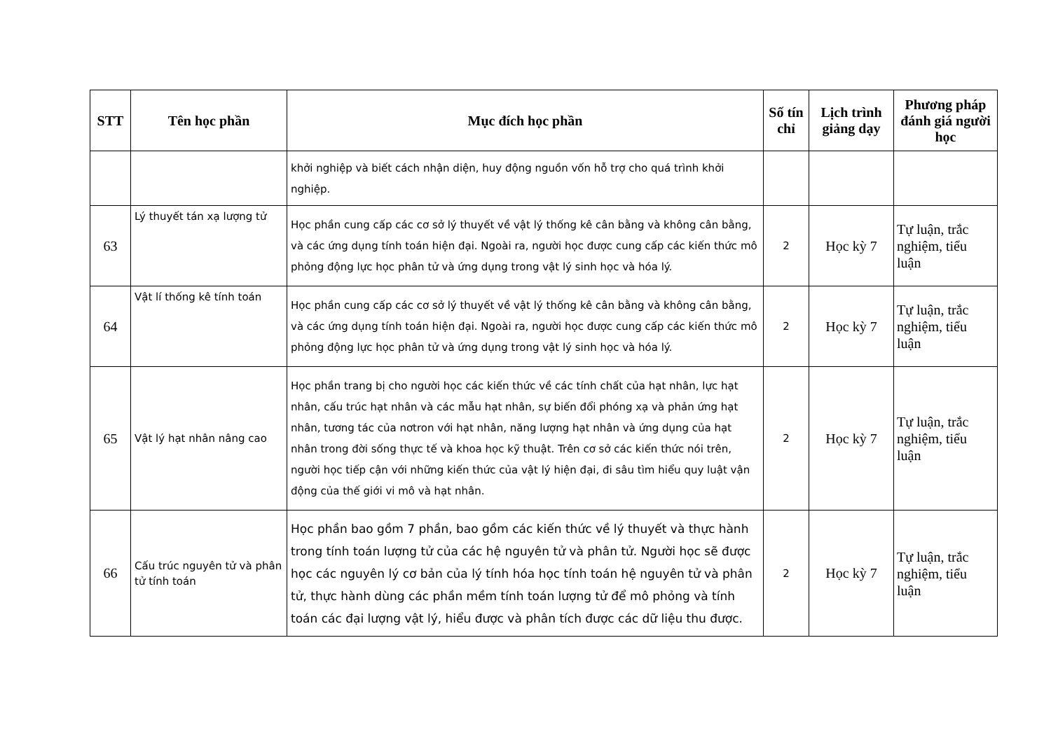| STT | Tên học phần | Mục đích học phần | Số tín chỉ | Lịch trình giảng dạy | Phương pháp đánh giá người học |
| --- | --- | --- | --- | --- | --- |
| | | khởi nghiệp và biết cách nhận diện, huy động nguồn vốn hỗ trợ cho quá trình khởi nghiệp. | | | |
| 63 | Lý thuyết tán xạ lượng tử | Học phần cung cấp các cơ sở lý thuyết về vật lý thống kê cân bằng và không cân bằng, và các ứng dụng tính toán hiện đại. Ngoài ra, người học được cung cấp các kiến thức mô phỏng động lực học phân tử và ứng dụng trong vật lý sinh học và hóa lý. | 2 | Học kỳ 7 | Tự luận, trắc nghiệm, tiểu luận |
| 64 | Vật lí thống kê tính toán | Học phần cung cấp các cơ sở lý thuyết về vật lý thống kê cân bằng và không cân bằng, và các ứng dụng tính toán hiện đại. Ngoài ra, người học được cung cấp các kiến thức mô phỏng động lực học phân tử và ứng dụng trong vật lý sinh học và hóa lý. | 2 | Học kỳ 7 | Tự luận, trắc nghiệm, tiểu luận |
| 65 | Vật lý hạt nhân nâng cao | Học phần trang bị cho người học các kiến thức về các tính chất của hạt nhân, lực hạt nhân, cấu trúc hạt nhân và các mẫu hạt nhân, sự biến đổi phóng xạ và phản ứng hạt nhân, tương tác của nơtron với hạt nhân, năng lượng hạt nhân và ứng dụng của hạt nhân trong đời sống thực tế và khoa học kỹ thuật. Trên cơ sở các kiến thức nói trên, người học tiếp cận với những kiến thức của vật lý hiện đại, đi sâu tìm hiểu quy luật vận động của thế giới vi mô và hạt nhân. | 2 | Học kỳ 7 | Tự luận, trắc nghiệm, tiểu luận |
| 66 | Cấu trúc nguyên tử và phân tử tính toán | Học phần bao gồm 7 phần, bao gồm các kiến thức về lý thuyết và thực hành trong tính toán lượng tử của các hệ nguyên tử và phân tử. Người học sẽ được học các nguyên lý cơ bản của lý tính hóa học tính toán hệ nguyên tử và phân tử, thực hành dùng các phần mềm tính toán lượng tử để mô phỏng và tính toán các đại lượng vật lý, hiểu được và phân tích được các dữ liệu thu được. | 2 | Học kỳ 7 | Tự luận, trắc nghiệm, tiểu luận |